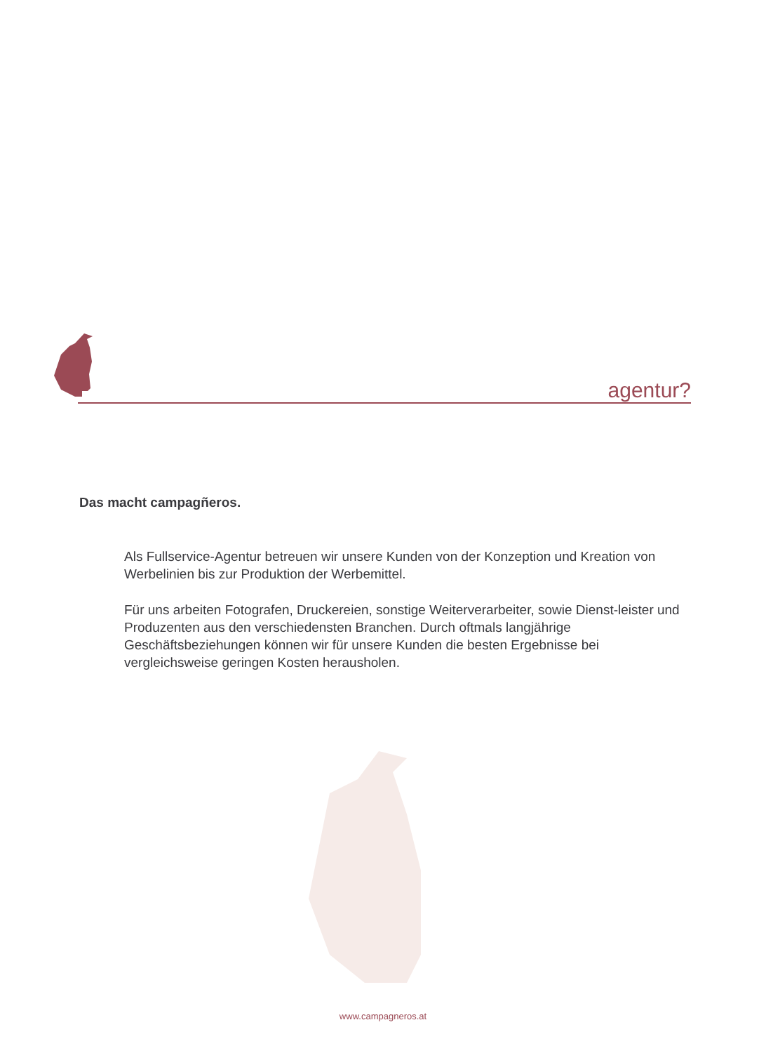agentur?
Das macht campagñeros.
Als Fullservice-Agentur betreuen wir unsere Kunden von der Konzeption und Kreation von Werbelinien bis zur Produktion der Werbemittel.
Für uns arbeiten Fotografen, Druckereien, sonstige Weiterverarbeiter, sowie Dienst-leister und Produzenten aus den verschiedensten Branchen. Durch oftmals langjährige Geschäftsbeziehungen können wir für unsere Kunden die besten Ergebnisse bei vergleichsweise geringen Kosten herausholen.
www.campagneros.at